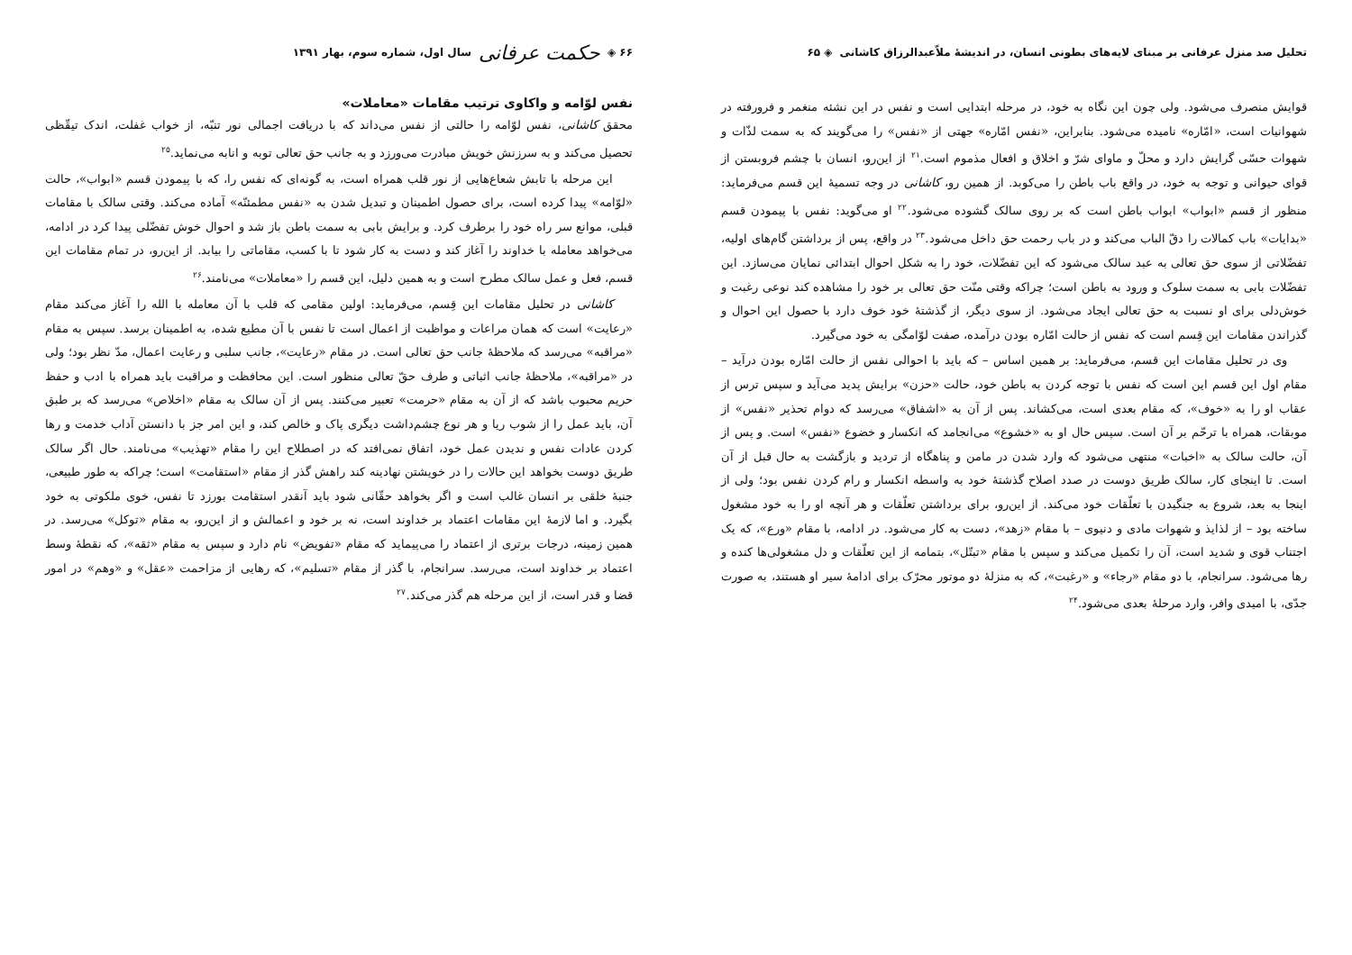تحلیل صد منزل عرفانی بر مبنای لایه‌های بطونی انسان، در اندیشهٔ ملاّعبدالرزاق کاشانی ◈ ۶۵
قوایش منصرف می‌شود. ولی چون این نگاه به خود، در مرحله ابتدایی است و نفس در این نشئه منغمر و فرورفته در شهوانیات است، «امّاره» نامیده می‌شود. بنابراین، «نفس امّاره» جهتی از «نفس» را می‌گویند که به سمت لذّات و شهوات حسّی گرایش دارد و محلّ و ماوای شرّ و اخلاق و افعال مذموم است.<sup>۲۱</sup> از این‌رو، انسان با چشم فروبستن از قوای حیوانی و توجه به خود، در واقع باب باطن را می‌کوبد. از همین رو، کاشانی در وجه تسمیهٔ این قسم می‌فرماید: منظور از قسم «ابواب» ابواب باطن است که بر روی سالک گشوده می‌شود.<sup>۲۲</sup> او می‌گوید: نفس با پیمودن قسم «بدایات» باب کمالات را دقّ الباب می‌کند و در باب رحمت حق داخل می‌شود.<sup>۲۳</sup> در واقع، پس از برداشتن گام‌های اولیه، تفضّلاتی از سوی حق تعالی به عبد سالک می‌شود که این تفضّلات، خود را به شکل احوال ابتدائی نمایان می‌سازد. این تفضّلات بابی به سمت سلوک و ورود به باطن است؛ چراکه وقتی منّت حق تعالی بر خود را مشاهده کند نوعی رغبت و خوش‌دلی برای او نسبت به حق تعالی ایجاد می‌شود. از سوی دیگر، از گذشتهٔ خود خوف دارد با حصول این احوال و گذراندن مقامات این قِسم است که نفس از حالت امّاره بودن درآمده، صفت لوّامگی به خود می‌گیرد.
وی در تحلیل مقامات این قسم، می‌فرماید: بر همین اساس – که باید با احوالی نفس از حالت امّاره بودن درآید – مقام اول این قسم این است که نفس با توجه کردن به باطن خود، حالت «حزن» برایش پدید می‌آید و سپس ترس از عقاب او را به «خوف»، که مقام بعدی است، می‌کشاند. پس از آن به «اشفاق» می‌رسد که دوام تحذیر «نفس» از موبقات، همراه با ترحّم بر آن است. سپس حال او به «خشوع» می‌انجامد که انکسار و خضوع «نفس» است. و پس از آن، حالت سالک به «اخبات» منتهی می‌شود که وارد شدن در مامن و پناهگاه از تردید و بازگشت به حال قبل از آن است. تا اینجای کار، سالک طریق دوست در صدد اصلاح گذشتهٔ خود به واسطه انکسار و رام کردن نفس بود؛ ولی از اینجا به بعد، شروع به جنگیدن با تعلّقات خود می‌کند. از این‌رو، برای برداشتن تعلّقات و هر آنچه او را به خود مشغول ساخته بود – از لذایذ و شهوات مادی و دنیوی – با مقام «زهد»، دست به کار می‌شود. در ادامه، با مقام «ورع»، که یک اجتناب قوی و شدید است، آن را تکمیل می‌کند و سپس با مقام «تبتّل»، بتمامه از این تعلّقات و دل مشغولی‌ها کنده و رها می‌شود. سرانجام، با دو مقام «رجاء» و «رغبت»، که به منزلهٔ دو موتور محرّک برای ادامهٔ سیر او هستند، به صورت جدّی، با امیدی وافر، وارد مرحلهٔ بعدی می‌شود.<sup>۲۴</sup>
۶۶ ◈ حکمت عرفانی سال اول، شماره سوم، بهار ۱۳۹۱
نفس لوّامه و واکاوی ترتیب مقامات «معاملات»
محقق کاشانی، نفس لوّامه را حالتی از نفس می‌داند که با دریافت اجمالی نور تنبّه، از خواب غفلت، اندک تیقّظی تحصیل می‌کند و به سرزنش خویش مبادرت می‌ورزد و به جانب حق تعالی توبه و انابه می‌نماید.<sup>۲۵</sup>
این مرحله با تابش شعاع‌هایی از نور قلب همراه است، به گونه‌ای که نفس را، که با پیمودن قسم «ابواب»، حالت «لوّامه» پیدا کرده است، برای حصول اطمینان و تبدیل شدن به «نفس مطمئنّه» آماده می‌کند. وقتی سالک با مقامات قبلی، موانع سر راه خود را برطرف کرد. و برایش بابی به سمت باطن باز شد و احوال خوش تفضّلی پیدا کرد در ادامه، می‌خواهد معامله با خداوند را آغاز کند و دست به کار شود تا با کسب، مقاماتی را بیابد. از این‌رو، در تمام مقامات این قسم، فعل و عمل سالک مطرح است و به همین دلیل، این قسم را «معاملات» می‌نامند.<sup>۲۶</sup>
کاشانی در تحلیل مقامات این قِسم، می‌فرماید: اولین مقامی که قلب با آن معامله با الله را آغاز می‌کند مقام «رعایت» است که همان مراعات و مواظبت از اعمال است تا نفس با آن مطیع شده، به اطمینان برسد. سپس به مقام «مراقبه» می‌رسد که ملاحظهٔ جانب حق تعالی است. در مقام «رعایت»، جانب سلبی و رعایت اعمال، مدّ نظر بود؛ ولی در «مراقبه»، ملاحظهٔ جانب اثباتی و طرف حقّ تعالی منظور است. این محافظت و مراقبت باید همراه با ادب و حفظ حریم محبوب باشد که از آن به مقام «حرمت» تعبیر می‌کنند. پس از آن سالک به مقام «اخلاص» می‌رسد که بر طبق آن، باید عمل را از شوب ریا و هر نوع چشم‌داشت دیگری پاک و خالص کند، و این امر جز با دانستن آداب خدمت و رها کردن عادات نفس و ندیدن عمل خود، اتفاق نمی‌افتد که در اصطلاح این را مقام «تهذیب» می‌نامند. حال اگر سالک طریق دوست بخواهد این حالات را در خویشتن نهادینه کند راهش گذر از مقام «استقامت» است؛ چراکه به طور طبیعی، جنبهٔ خلقی بر انسان غالب است و اگر بخواهد حقّانی شود باید آنقدر استقامت بورزد تا نفس، خوی ملکوتی به خود بگیرد. و اما لازمهٔ این مقامات اعتماد بر خداوند است، نه بر خود و اعمالش و از این‌رو، به مقام «توکل» می‌رسد. در همین زمینه، درجات برتری از اعتماد را می‌پیماید که مقام «تفویض» نام دارد و سپس به مقام «ثقه»، که نقطهٔ وسط اعتماد بر خداوند است، می‌رسد. سرانجام، با گذر از مقام «تسلیم»، که رهایی از مزاحمت «عقل» و «وهم» در امور قضا و قدر است، از این مرحله هم گذر می‌کند.<sup>۲۷</sup>